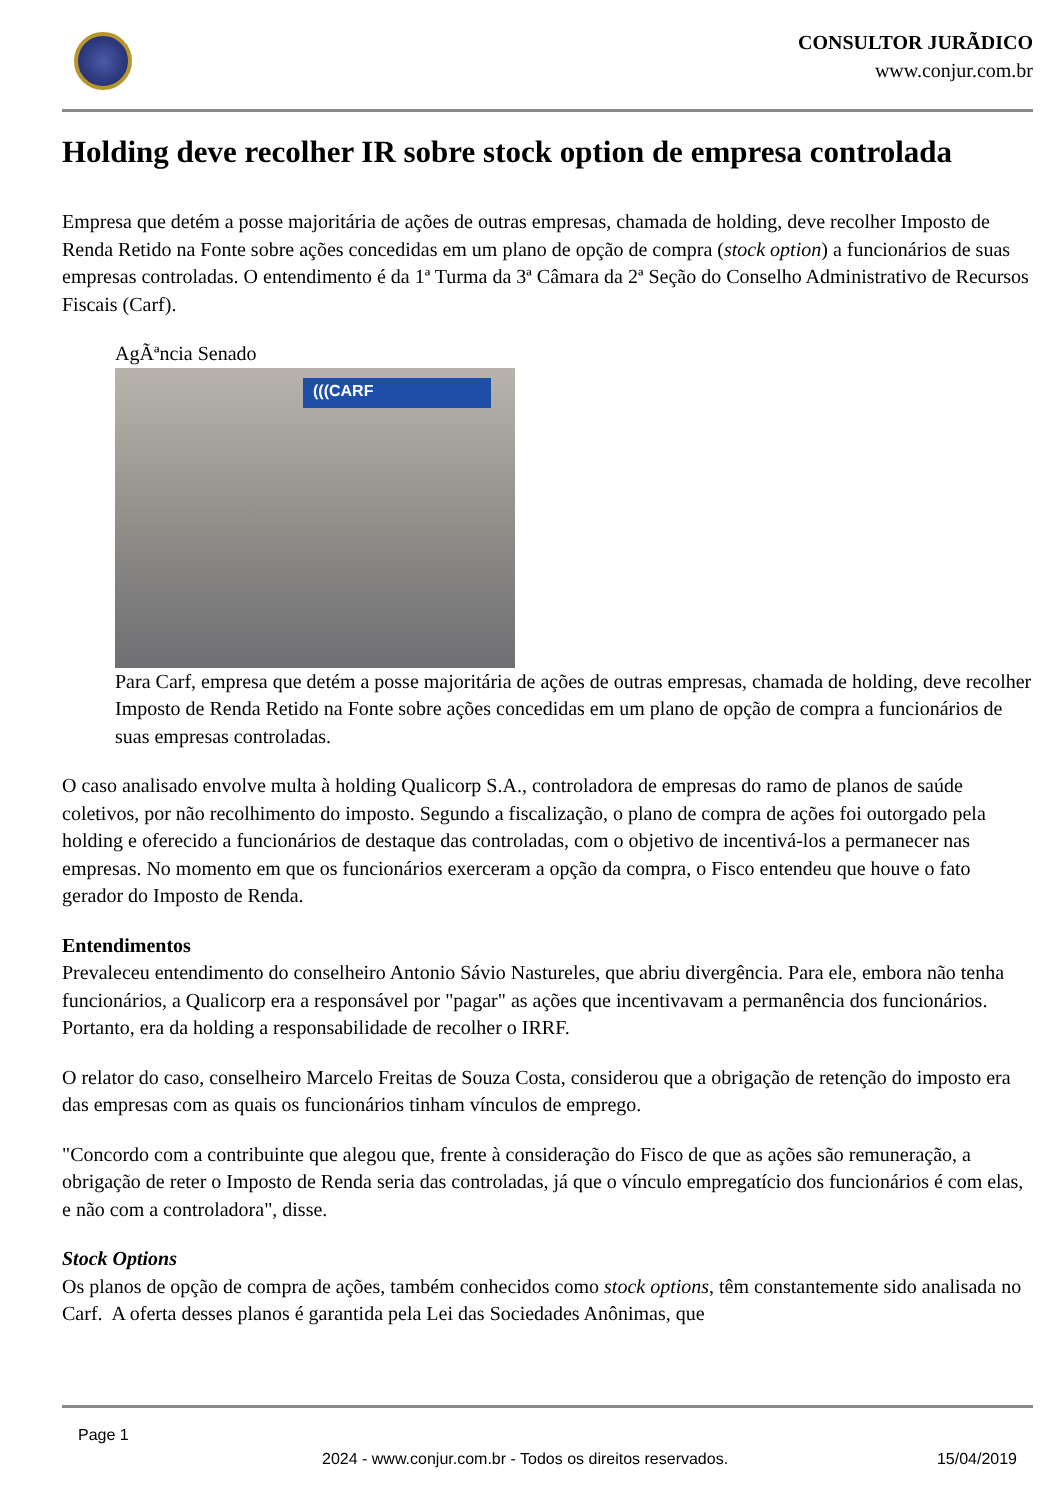CONSULTOR JURÃDICO
www.conjur.com.br
Holding deve recolher IR sobre stock option de empresa controlada
Empresa que detém a posse majoritária de ações de outras empresas, chamada de holding, deve recolher Imposto de Renda Retido na Fonte sobre ações concedidas em um plano de opção de compra (stock option) a funcionários de suas empresas controladas. O entendimento é da 1ª Turma da 3ª Câmara da 2ª Seção do Conselho Administrativo de Recursos Fiscais (Carf).
AgÃªncia Senado
(((CARF
Para Carf, empresa que detém a posse majoritária de ações de outras empresas, chamada de holding, deve recolher Imposto de Renda Retido na Fonte sobre ações concedidas em um plano de opção de compra a funcionários de suas empresas controladas.
O caso analisado envolve multa à holding Qualicorp S.A., controladora de empresas do ramo de planos de saúde coletivos, por não recolhimento do imposto. Segundo a fiscalização, o plano de compra de ações foi outorgado pela holding e oferecido a funcionários de destaque das controladas, com o objetivo de incentivá-los a permanecer nas empresas. No momento em que os funcionários exerceram a opção da compra, o Fisco entendeu que houve o fato gerador do Imposto de Renda.
Entendimentos
Prevaleceu entendimento do conselheiro Antonio Sávio Nastureles, que abriu divergência. Para ele, embora não tenha funcionários, a Qualicorp era a responsável por "pagar" as ações que incentivavam a permanência dos funcionários. Portanto, era da holding a responsabilidade de recolher o IRRF.
O relator do caso, conselheiro Marcelo Freitas de Souza Costa, considerou que a obrigação de retenção do imposto era das empresas com as quais os funcionários tinham vínculos de emprego.
"Concordo com a contribuinte que alegou que, frente à consideração do Fisco de que as ações são remuneração, a obrigação de reter o Imposto de Renda seria das controladas, já que o vínculo empregatício dos funcionários é com elas, e não com a controladora", disse.
Stock Options
Os planos de opção de compra de ações, também conhecidos como stock options, têm constantemente sido analisada no Carf. A oferta desses planos é garantida pela Lei das Sociedades Anônimas, que
Page 1
2024 - www.conjur.com.br - Todos os direitos reservados. 15/04/2019